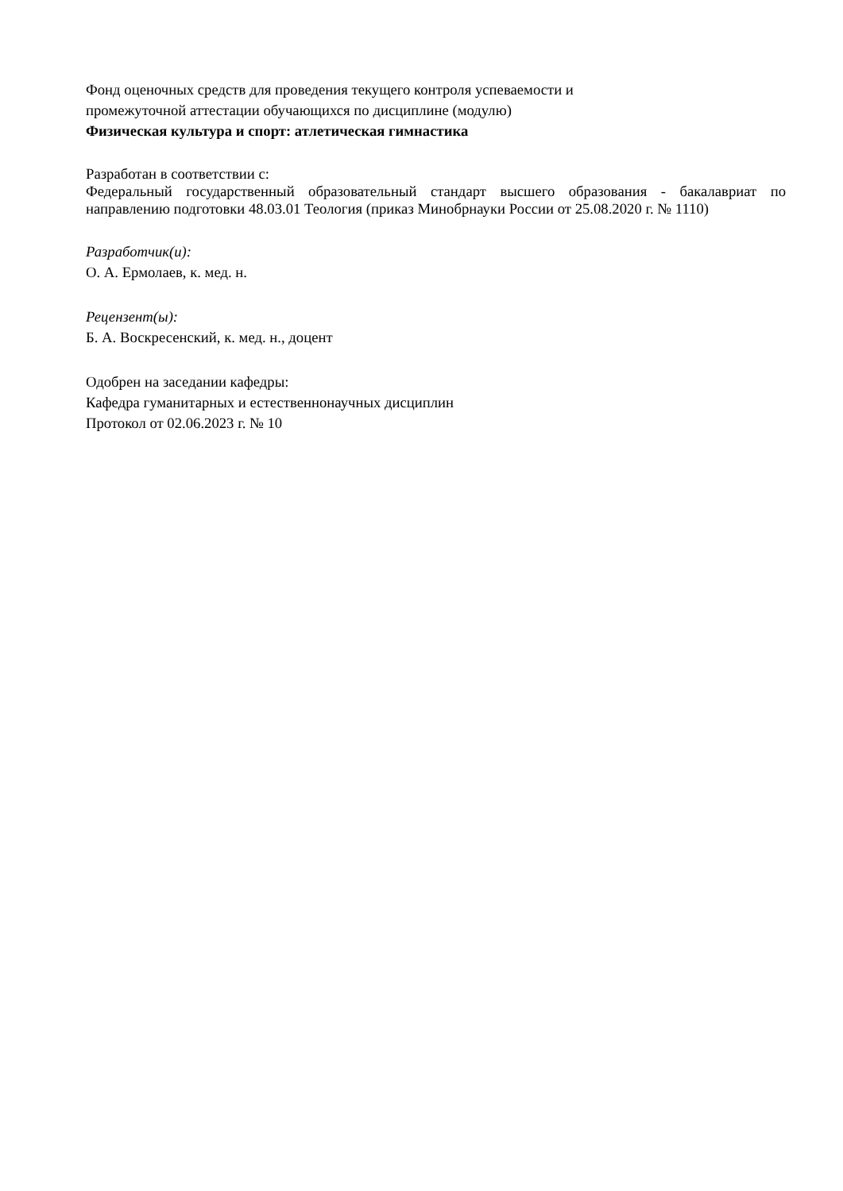Фонд оценочных средств для проведения текущего контроля успеваемости и
промежуточной аттестации обучающихся по дисциплине (модулю)
Физическая культура и спорт: атлетическая гимнастика
Разработан в соответствии с:
Федеральный государственный образовательный стандарт высшего образования - бакалавриат по направлению подготовки 48.03.01 Теология (приказ Минобрнауки России от 25.08.2020 г. № 1110)
Разработчик(и):
О. А. Ермолаев, к. мед. н.
Рецензент(ы):
Б. А. Воскресенский, к. мед. н., доцент
Одобрен на заседании кафедры:
Кафедра гуманитарных и естественнонаучных дисциплин
Протокол от 02.06.2023 г. № 10